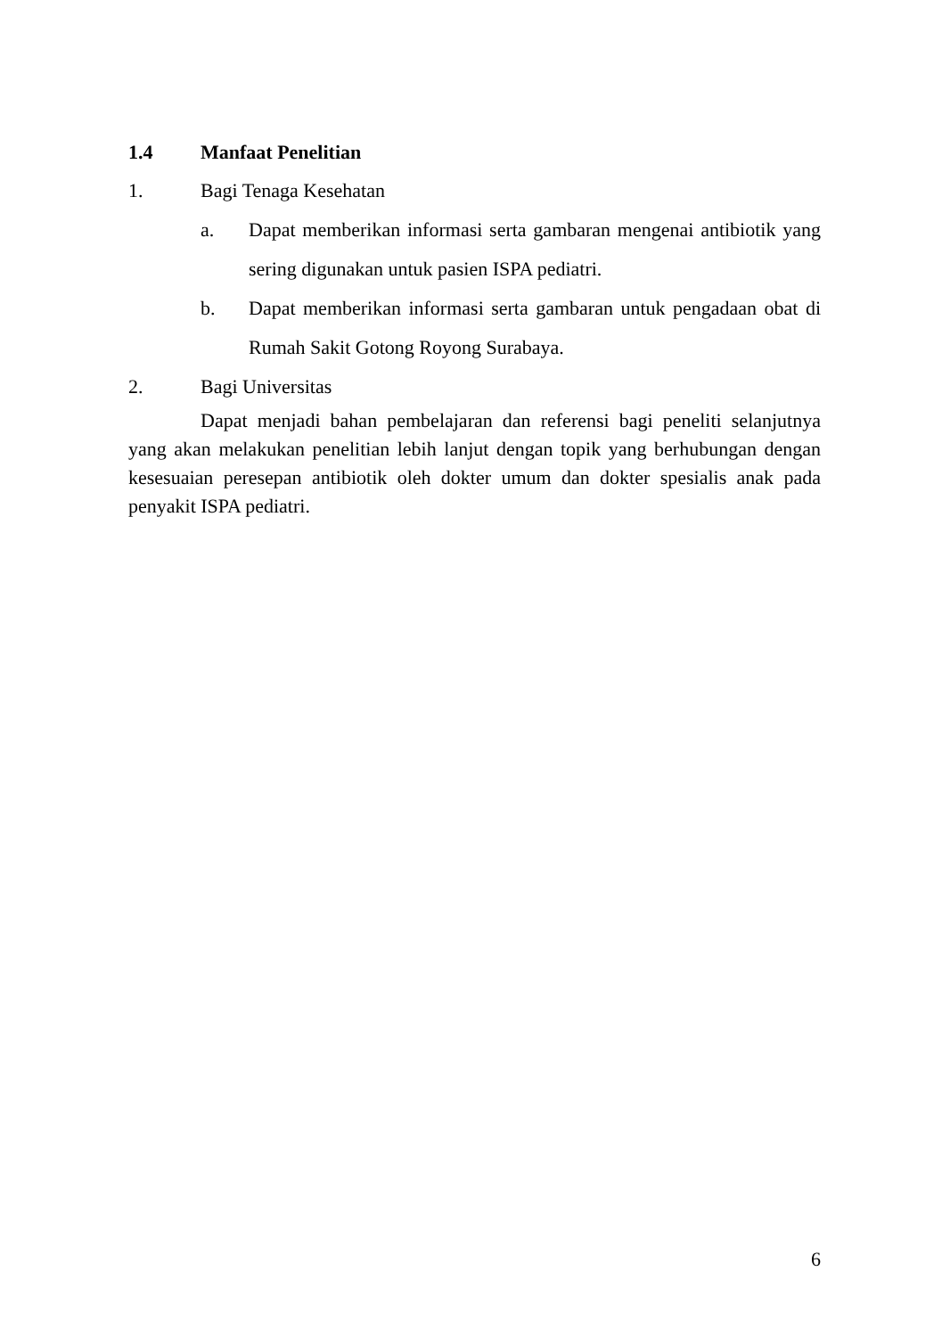1.4 Manfaat Penelitian
1. Bagi Tenaga Kesehatan
a. Dapat memberikan informasi serta gambaran mengenai antibiotik yang sering digunakan untuk pasien ISPA pediatri.
b. Dapat memberikan informasi serta gambaran untuk pengadaan obat di Rumah Sakit Gotong Royong Surabaya.
2. Bagi Universitas
Dapat menjadi bahan pembelajaran dan referensi bagi peneliti selanjutnya yang akan melakukan penelitian lebih lanjut dengan topik yang berhubungan dengan kesesuaian peresepan antibiotik oleh dokter umum dan dokter spesialis anak pada penyakit ISPA pediatri.
6